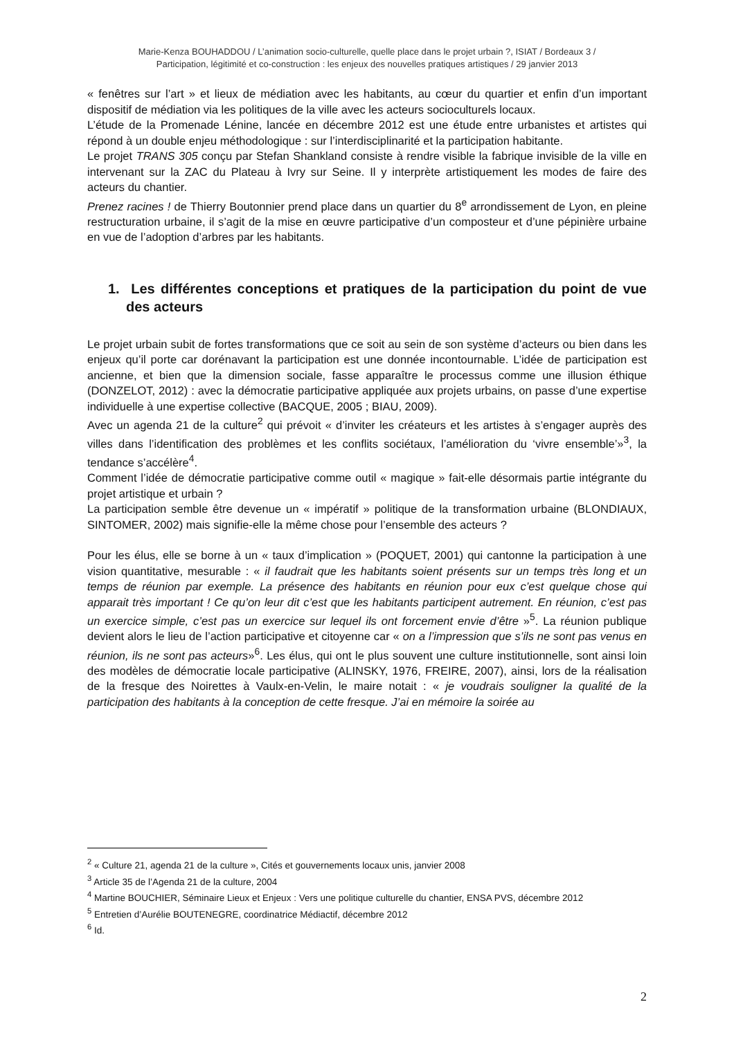Marie-Kenza BOUHADDOU / L’animation socio-culturelle, quelle place dans le projet urbain ?, ISIAT / Bordeaux 3 /
Participation, légitimité et co-construction : les enjeux des nouvelles pratiques artistiques / 29 janvier 2013
« fenêtres sur l’art » et lieux de médiation avec les habitants, au cœur du quartier et enfin d’un important dispositif de médiation via les politiques de la ville avec les acteurs socioculturels locaux.
L’étude de la Promenade Lénine, lancée en décembre 2012 est une étude entre urbanistes et artistes qui répond à un double enjeu méthodologique : sur l’interdisciplinarité et la participation habitante.
Le projet TRANS 305 conçu par Stefan Shankland consiste à rendre visible la fabrique invisible de la ville en intervenant sur la ZAC du Plateau à Ivry sur Seine. Il y interprète artistiquement les modes de faire des acteurs du chantier.
Prenez racines ! de Thierry Boutonnier prend place dans un quartier du 8<sup>e</sup> arrondissement de Lyon, en pleine restructuration urbaine, il s’agit de la mise en œuvre participative d’un composteur et d’une pépinière urbaine en vue de l’adoption d’arbres par les habitants.
1. Les différentes conceptions et pratiques de la participation du point de vue des acteurs
Le projet urbain subit de fortes transformations que ce soit au sein de son système d’acteurs ou bien dans les enjeux qu’il porte car dorénavant la participation est une donnée incontournable. L’idée de participation est ancienne, et bien que la dimension sociale, fasse apparaître le processus comme une illusion éthique (DONZELOT, 2012) : avec la démocratie participative appliquée aux projets urbains, on passe d’une expertise individuelle à une expertise collective (BACQUE, 2005 ; BIAU, 2009).
Avec un agenda 21 de la culture<sup>2</sup> qui prévoit « d’inviter les créateurs et les artistes à s’engager auprès des villes dans l’identification des problèmes et les conflits sociétaux, l’amélioration du ‘vivre ensemble’»<sup>3</sup>, la tendance s’accélère<sup>4</sup>.
Comment l’idée de démocratie participative comme outil « magique » fait-elle désormais partie intégrante du projet artistique et urbain ?
La participation semble être devenue un « impératif » politique de la transformation urbaine (BLONDIAUX, SINTOMER, 2002) mais signifie-elle la même chose pour l’ensemble des acteurs ?
Pour les élus, elle se borne à un « taux d’implication » (POQUET, 2001) qui cantonne la participation à une vision quantitative, mesurable : « il faudrait que les habitants soient présents sur un temps très long et un temps de réunion par exemple. La présence des habitants en réunion pour eux c’est quelque chose qui apparait très important ! Ce qu’on leur dit c’est que les habitants participent autrement. En réunion, c’est pas un exercice simple, c’est pas un exercice sur lequel ils ont forcement envie d’être »<sup>5</sup>. La réunion publique devient alors le lieu de l’action participative et citoyenne car « on a l’impression que s’ils ne sont pas venus en réunion, ils ne sont pas acteurs»<sup>6</sup>. Les élus, qui ont le plus souvent une culture institutionnelle, sont ainsi loin des modèles de démocratie locale participative (ALINSKY, 1976, FREIRE, 2007), ainsi, lors de la réalisation de la fresque des Noirettes à Vaulx-en-Velin, le maire notait : « je voudrais souligner la qualité de la participation des habitants à la conception de cette fresque. J’ai en mémoire la soirée au
<sup>2</sup> « Culture 21, agenda 21 de la culture », Cités et gouvernements locaux unis, janvier 2008
<sup>3</sup> Article 35 de l’Agenda 21 de la culture, 2004
<sup>4</sup> Martine BOUCHIER, Séminaire Lieux et Enjeux : Vers une politique culturelle du chantier, ENSA PVS, décembre 2012
<sup>5</sup> Entretien d’Aurélie BOUTENEGRE, coordinatrice Médiactif, décembre 2012
<sup>6</sup> Id.
2